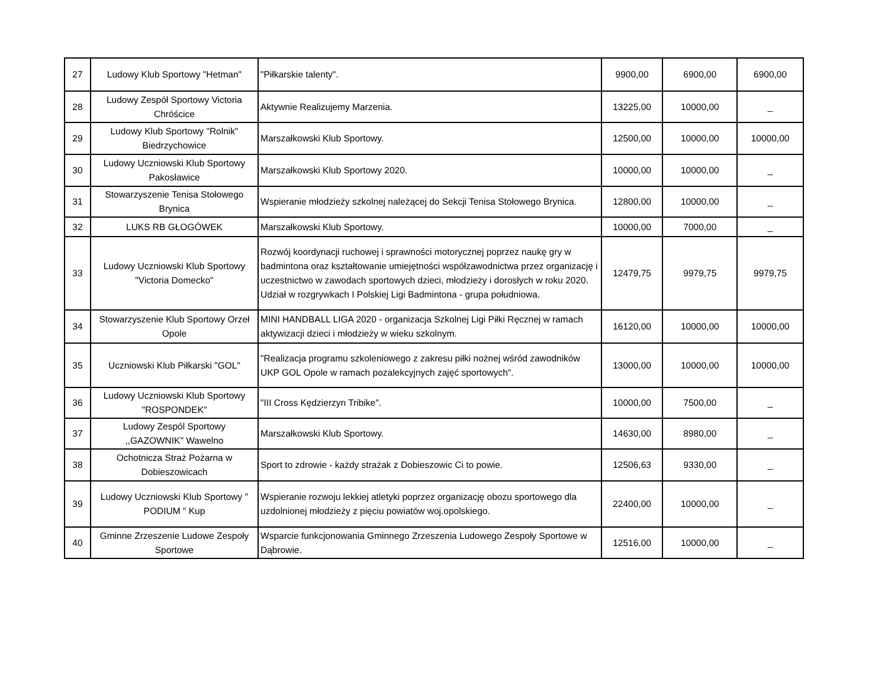| 27 | Ludowy Klub Sportowy "Hetman" | "Piłkarskie talenty". | 9900,00 | 6900,00 | 6900,00 |
| 28 | Ludowy Zespół Sportowy Victoria Chróścice | Aktywnie Realizujemy Marzenia. | 13225,00 | 10000,00 | _ |
| 29 | Ludowy Klub Sportowy "Rolnik" Biedrzychowice | Marszałkowski Klub Sportowy. | 12500,00 | 10000,00 | 10000,00 |
| 30 | Ludowy Uczniowski Klub Sportowy Pakosławice | Marszałkowski Klub Sportowy 2020. | 10000,00 | 10000,00 | _ |
| 31 | Stowarzyszenie Tenisa Stołowego Brynica | Wspieranie młodzieży szkolnej należącej do Sekcji Tenisa Stołowego Brynica. | 12800,00 | 10000,00 | _ |
| 32 | LUKS RB GŁOGÓWEK | Marszałkowski Klub Sportowy. | 10000,00 | 7000,00 | _ |
| 33 | Ludowy Uczniowski Klub Sportowy "Victoria Domecko" | Rozwój koordynacji ruchowej i sprawności motorycznej poprzez naukę gry w badmintona oraz kształtowanie umiejętności współzawodnictwa przez organizację i uczestnictwo w zawodach sportowych dzieci, młodzieży i dorosłych w roku 2020. Udział w rozgrywkach I Polskiej Ligi Badmintona - grupa południowa. | 12479,75 | 9979,75 | 9979,75 |
| 34 | Stowarzyszenie Klub Sportowy Orzeł Opole | MINI HANDBALL LIGA 2020 - organizacja Szkolnej Ligi Piłki Ręcznej w ramach aktywizacji dzieci i młodzieży w wieku szkolnym. | 16120,00 | 10000,00 | 10000,00 |
| 35 | Uczniowski Klub Piłkarski "GOL" | "Realizacja programu szkoleniowego z zakresu piłki nożnej wśród zawodników UKP GOL Opole w ramach pozalekcyjnych zajęć sportowych". | 13000,00 | 10000,00 | 10000,00 |
| 36 | Ludowy Uczniowski Klub Sportowy "ROSPONDEK" | "III Cross Kędzierzyn Tribike". | 10000,00 | 7500,00 | _ |
| 37 | Ludowy Zespól Sportowy ,,GAZOWNIK" Wawelno | Marszałkowski Klub Sportowy. | 14630,00 | 8980,00 | _ |
| 38 | Ochotnicza Straż Pożarna w Dobieszowicach | Sport to zdrowie - każdy strażak z Dobieszowic Ci to powie. | 12506,63 | 9330,00 | _ |
| 39 | Ludowy Uczniowski Klub Sportowy " PODIUM " Kup | Wspieranie rozwoju lekkiej atletyki poprzez organizację obozu sportowego dla uzdolnionej młodzieży z pięciu powiatów woj.opolskiego. | 22400,00 | 10000,00 | _ |
| 40 | Gminne Zrzeszenie Ludowe Zespoły Sportowe | Wsparcie funkcjonowania Gminnego Zrzeszenia Ludowego Zespoły Sportowe w Dąbrowie. | 12516,00 | 10000,00 | _ |